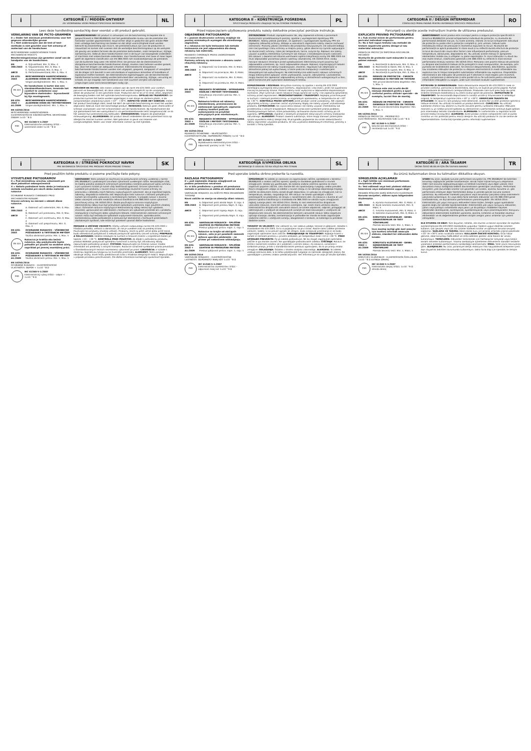i
GEBRUIKSAANWIJZING
CATEGORIE I / MIDDEN-ONTWERP
ZIE VOORPAGINA VOOR PRODUCTSPECIFIEKE INFORMATIE
NL
Lees deze handleiding aandachtig door voordat u dit product gebruikt.
VERKLARING VAN DE PICTO-GRAMMEN
0 = Onder het minimum prestatieniveau voor het gegeven afzonderlijke gevaar
X = Niet onderworpen aan de test of test-methode is niet geschikt voor het ontwerp of materiaal van de handschoen
BESCHERMENDE HANDSCHOENEN TEGEN MECHANISCHE RISICO'S
Beschermingsniveaus zijn gemeten vanaf van de handpalm van de handschoen.
EN 388:2003
ABCD A. Slijtvastheid, Min. 0; Max. 4
B. Snijweerstand, Min. 0; Max. 5
C. Scheurvastheid, Min. 0; Max. 4
D. Perforatieweerstand, Min. 0; Max. 4
EN 420: 2003 BESCHERMENDE HANDSCHOENEN – ALGEMENE EISEN EN TESTMETHODEN
Vingervaardigheidstest: Min. 1; Max. 5
EN 420 De handschoen is korter dan een standaardhandschoen, teneinde het comfort te verbeteren voor bijzondere doeleinden - bijvoorbeeld bij fijn montagewerk.
EN 420: 2003 + A1:2009 BESCHERMENDE HANDSCHOENEN – ALGEMENE EISEN EN TESTMETHODEN
Vingervaardigheidstest: Min. 1; Max. 5
EN 16350:2014
BESCHERMENDE HANDSCHOENEN - ELEKTROSTATISCHE EIGENSCHAPPEN. WEERSTAND ONDER 1×10 ^8 Ω
ESD IEC 61340-5-1:2007
Elektrostatische ontlading (ESD) – weerstand onder 1×10 ^8 Ω
WAARSCHUWING! Dit product is ontworpen om de bescherming te bepalen die is gespecificeerd in PBM 89/686/EG met het gedetailleerde niveau van de prestaties die hieronder worden gepresenteerd. Houd echter altijd in gedachte dat geen enkele PBM-item volledige bescherming kan bieden en dat altijd voorzichtigheid moet worden betracht bij blootstelling aan risico's. De prestatieniveaus zijn voor de producten in nieuwstaat en komen niet overeen met de werkelijke beschermingsduur op de werkplek als gevolg van andere factoren die de prestaties beïnvloeden, zoals temperatuur, slijtage, aantasting enz. Gebruik deze handschoenen niet in de buurt van bewegende onderdelen of machines met onbeschermde onderdelen. Voor handschoenen met twee of meer lagen geeft de algemene classificatie van EN 388:2003 niet noodzakelijkerwijs de prestaties van de buitenste laag weer. EN 16350:2014: De persoon die de elektrostatische dissipatieve beschermende handschoenen draagt, moeten naar behoren worden geaard, bijv. door het dragen van adequaat schoeisel. Elektrostatische dissipatieve beschermende handschoenen worden niet uitgepakt, geopend, aangepast of verwijderd als de drager zich bevindt in een ontvlambare of explosieve atmosfeer of brandbare of explosieve stoffen hanteert. De elektrostatische eigenschappen van de beschermende handschoenen kunnen nadelig worden beïnvloed door veroudering, slijtage, vervuiling en schade, en zijn mogelijk niet toereikend voor met zuurstof verrijkte ontvlambare omgevingen waar extra beoordelingen nodig zijn.
PASVORM EN MATEN: Alle maten voldoen aan de norm EN 420:2003 voor comfort, pasvorm en beweeglijkheid, als deze zaken niet worden toegelicht op de voorpagina. Draag alleen de producten in een geschikte maat. Producten die te los of te strak zitten, beperken de beweging bieden niet het optimale beschermingsniveau. OPSLAG EN TRANSPORT: De producten kunnen het beste worden opgeslagen in een droge en donkere plaats, in de oorspronkelijke verpakking tussen +10° - +30°C. INSPECTIE VOOR HET GEBRUIK: Indien het product beschadigd raakt, biedt het NIET de optimale bescherming en moet het worden afgevoerd. Gebruik nooit een beschadigd product. REINIGING: Gebruik geen chemicaliën of scherpe voorwerpen voor het schoonmaken van de handschoenen. Bij handschoenen die zijn gemarkeerd met een wassymbool is via gestandaardiseerde tests aangetoond dat ze na het wassen hun prestatieniveau behouden. VERWIJDERING: Volgens de plaatselijke milieuwetgeving. ALLERGENEN: Dit product bevat onderdelen die een potentieel risico op allergische reacties kunnen vormen. Niet gebruiken in geval van tekenen van overgevoeligheid. Neem voor meer informatie contact op met Ejendals.
i
INSTRUKCJE UŻYTKOWANIA
KATEGORIA II – KONSTRUKCJA POŚREDNIA
SPECYFIKACJA PRODUKTU ZNAJDUJE SIĘ NA STRONIE PIERWSZEJ
PL
Przed rozpoczęciem użytkowania produktu należy dokładnie przeczytać poniższe instrukcje.
OBJAŚNIENIE PIKTOGRAMÓW
0 = poziom skuteczności ochrony znajduje się poniżej minimalnych wymagań dla określonego zagrożenia.
X = rękawica nie była testowana lub metoda testowania nie jest odpowiednia dla danej rękawicy lub materiału.
RĘKAWICE CHRONIĄCE PRZED ZAGROŻENIAMI MECHANICZNYMI
Poziomy ochrony są mierzone z obszaru części chwytnej rękawicy.
EN 388:2003
ABCD A. Odporność na ścieranie, Min. 0; Maks. 4
B. Odporność na przecięcie, Min. 0; Maks. 5
C. Odporność na rozdarcie, Min. 0; Maks. 4
D. Odporność na przekłucie, Min. 0; Maks. 4
EN 420: 2003 RĘKAWICE OCHRONNE – WYMAGANIA OGÓLNE I METODY TESTOWANIA
Klasyfikacja zręczności palców: Min. 1; Maks. 5
EN 420 Rękawica krótsza od rękawicy standardowej, przeznaczona do zastosowań specjalnych; zapewnia większy komfort podczas wykonywania na przykład precyzyjnych prac montażowych.
EN 420: 2003 + A1:2009 RĘKAWICE OCHRONNE – WYMAGANIA OGÓLNE I METODY TESTOWANIA
Klasyfikacja zręczności palców: Min. 1; Maks. 5
EN 16350:2014
RĘKAWICE OCHRONNE – WŁAŚCIWOŚCI ELEKTROSTATYCZNE. ODPORNOŚĆ PONIŻEJ 1×10 ^8 Ω
ESD IEC 61340-5-1:2007
Wyładowania elektrostatyczne (ESD) – odporność poniżej 1×10 ^9 Ω
OSTRZEŻENIE! Produkt zaprojektowano tak, aby zapewniał ochronę o poziomach skuteczności przedstawionych poniżej, zgodnie z wymaganiami dyrektywy PPE 89/686/EC. Należy jednak pamiętać, że zgodność z wymaganiami dyrektywy PPE nie zapewnia całkowitej ochrony, dlatego w warunkach zagrożenia należy zawsze zachować ostrożność. Poziomy jakości określono dla produktów nieużywanych; nie odzwierciedlają one rzeczywistego czasu ochrony w miejscu pracy, gdzie obecne są czynniki wpływające na skuteczność ochrony, takie jak temperatura, tarcie, zużycie itp. Rękawic nie należy używać w pobliżu elementów ruchomych lub maszyn z niezabezpieczonymi częściami. Dla rękawic z dwiema lub kilkoma warstwami ogólna klasyfikacja normy EN 388:2003 nie musi odpowiadać poziomowi jakości warstwy zewnętrznej. EN 16350:2014: osoby noszące rękawice chroniące przed wyładowaniami elektrostatycznymi powinny być odpowiednio uziemione, np. nosić odpowiednie obuwie. Rękawic rozpraszających ładunki elektrostatyczne nie należy rozpakowywać, otwierać, regulować lub zdejmować w atmosferze palnej lub wybuchowej, a także podczas manipulacji z substancjami łatwopalnymi lub wybuchowymi. Na elektrostatyczne właściwości rękawic ochronnych mogą niekorzystnie wpływać: okres użytkowania, zużycie, zabrudzenia i uszkodzenia; mogą również nie zapewniać odpowiedniej ochrony w atmosferach wzbogaconych w tlen, gdzie konieczne jest wykonanie dodatkowych testów.
DOPASOWANIE I ROZMIAR: Wszystkie rozmiary są zgodne z normą EN 420:2003 określającą wymagania dotyczące komfortu, dopasowania i zręczności, jeżeli nie wyjaśniono inaczej na pierwszej stronie. Produkt należy nosić wyłącznie w odpowiednio dopasowanym rozmiarze. Zbyt luźne lub ciasne rękawice mogą ograniczać ruchy i nie zapewnią optymalnej ochrony przed zagrożeniem. PRZECHOWYWANIE I TRANSPORT: Najlepiej przechowywać w suchym i ciemnym pomieszczeniu, w oryginalnym opakowaniu, w temperaturze od +10° do +30 °C. KONTROLA PRZED UŻYCIEM: Jeżeli produkt został uszkodzony, NIE zapewni optymalnej ochrony i powinien zostać utylizowany. Nigdy nie należy używać uszkodzonego produktu. CZYSZCZENIE: Do czyszczenia rękawic nie należy używać chemikaliów lub przedmiotów o ostrych krawędziach. Rękawice oznaczone symbolem prania poddano standaryzowanym testom, które potwierdziły zachowanie skuteczności ochrony po ich wypraniu. UTYLIZACJA: Zgodnie z lokalnymi przepisami dotyczącymi ochrony środowiska naturalnego. ALERGENY: Produkt zawiera substancje, które mogą stanowić potencjalne ryzyko wywołania reakcji alergicznej. W przypadku pojawienia się oznak nadwrażliwości należy zaprzestać używania produktu. W celu uzyskania dodatkowych informacji, prosimy o kontakt z firmą Ejendals.
i
INSTRUCȚIUNI DE UTILIZARE
CATEGORIA II / DESIGN INTERMEDIAR
CONSULTAȚI PRIMA PAGINĂ PENTRU INFORMAȚII SPECIFICE PRODUSULUI
RO
Parcurgeți cu atenție aceste instrucțiuni înainte de utilizarea produsului.
EXPLICAȚII PRIVIND PICTOGRAMELE
0 = Sub nivelul minim de performanță pentru pericolul individual respectiv
X= Nu a fost supus testului sau metodei de testare nepotrivite pentru design-ul sau materialul mănușilor
MĂNUȘI DE PROTECȚIE ÎMPOTRIVA RISCURILOR MECANICE
Nivelurile de protecție sunt măsurate în zona palmei mănușii.
EN 388:2003
ABCD A. Rezistență la abraziune, Min. 0; Max. 4
B. Rezistență la tăiere, Min. 0; Max. 5
C. Rezistență la rupere, Min. 0; Max. 4
D. Rezistență la perforație, Min. 0; Max. 4
EN 420: 2003 MĂNUȘI DE PROTECȚIE - CERINȚE GENERALE ȘI METODE DE TESTARE
Test privind dexteritatea degetelor: Min. 1; Max. 5
EN 420 Mănușa este mai scurtă decât mănușa standard pentru a spori confortul pentru utilizări speciale - de exemplu, lucrări fine de montaj.
EN 420: 2003 + A1:2009 MĂNUȘI DE PROTECȚIE - CERINȚE GENERALE ȘI METODE DE TESTARE
Test privind dexteritatea degetelor: Min. 1; Max. 5
EN 16350:2014
MĂNUȘI DE PROTECȚIE - PROPRIETĂȚI ELECTROSTATICE. REZISTENȚĂ SUB 1×10 ^8 Ω
ESD IEC 61340-5-1:2007
Descărcare electrostatică (ESD) – rezistență sub 1×10 ^9 Ω
AVERTISMENT! Acest produs este conceput pentru a asigura protecția specificată în Directiva 89/686/CEE privind echipamentul individual de protecție, cu nivelurile de performanță detaliate mai jos. Cu toate acestea, rețineți că niciun echipament individual de protecție nu poate oferi o protecție completă și, prin urmare, trebuie luate întotdeauna măsuri de precauție în momentul expunerii la riscuri. Nivelurile de performanță se aplică produselor în stare nouă și nu reflectă durata efectivă de protecție la locul de muncă din cauza altor factori care influențează performanța, precum temperatura, abraziunea, degradarea etc. Nu utilizați aceste mănuși în apropierea elementelor mobile sau a utilajelor cu piese neprotejate. În cazul mănușilor cu două sau mai multe straturi, clasificarea generală a EN 388:2003 nu reflectă în mod necesar performanța stratului exterior. EN 16350:2014: Persoana care poartă mănuși de protecție cu disipare electrostatică trebuie să fie protejată în mod corespunzător, de exemplu, prin purtarea de încălțăminte adecvată. Se interzice despachetarea, deschiderea, ajustarea sau scoaterea mănușilor de protecție cu disipare electrostatică în medii inflamabile sau explozive sau în timpul manipulării substanțelor inflamabile sau explozive. Proprietățile electrostatice ale mănușilor de protecție pot fi afectate în mod negativ prin învechire, uzură, contaminare și deteriorare și este posibil să nu fie suficiente pentru atmosferele inflamabile îmbogățite cu oxigen, unde sunt necesare evaluări suplimentare.
POTRIVIRE ȘI DIMENSIONARE: Toate dimensiunile respectă EN 420:2003 în ceea ce privește confortul, potrivirea și dexteritatea, dacă nu se explică pe prima pagină. Purtați doar produsele de dimensiuni corespunzătoare. Produsele care sunt prea largi sau prea strâmte limitează mobilitatea și nu oferă nivelul optim de protecție. DEPOZITARE ȘI TRANSPORT: Se recomandă depozitarea în condiții uscate și întunecoase în ambalajul original, la temperaturi cuprinse între +10° și +30°C. VERIFICARE ÎNAINTE DE UTILIZARE: În cazul în care produsul este deteriorat, acesta NU va oferi protecție optimă și trebuie eliminat. Nu utilizați niciodată un produs deteriorat. CURĂȚARE: Nu utilizați substanțe chimice sau obiecte cu muchii ascuțite pentru curățarea mănușilor. Mănușile marcate cu un simbol privind spălarea au demonstrat o performanță continuă după spălare prin intermediul testelor standardizate. ELIMINARE: În conformitate cu legislația locală privind mediul înconjurător. ALERGENI: Acest produs conține componente care ar putea constitui un risc potențial pentru reacții alergice. Nu utilizați produsul în caz de semne de hipersensibilitate. Contactați Ejendals pentru informații suplimentare.
i
POKYNY NA POUŽITIE
KATEGÓRIA II / STREDNE POKROČILÝ NÁVRH
PRE INFORMÁCIE ŠPECIFICKÉ PRE PRODUKT POZRI PREDNÚ STRANU
SK
Pred použitím tohto produktu si pozorne prečítajte tieto pokyny.
VYSVETLENIE PIKTOGRAMOV
0 = Pod minimálnou úrovňou výkonnosti pre dané jednotlivé nebezpečenstvá
X = Nebolo podrobené testu alebo je testovacia metóda nevhodná pre návrh alebo materiál rukavice
OCHRANNÉ RUKAVICE CHRÁNIACE PRED MECHANICKÝMI RIZIKAMI
Úrovne ochrany sú merané v oblasti dlane rukavice.
EN 388:2003
ABCD A. Odolnosť voči odreninám, Min. 0; Max. 4
B. Odolnosť voči prerezaniu, Min. 0; Max. 5
C. Odolnosť voči roztrhnutiu, Min. 0; Max. 4
D. Odolnosť voči prepichnutiu, Min. 0; Max. 4
EN 420: 2003 OCHRANNÉ RUKAVICE – VŠEOBECNÉ POŽIADAVKY A TESTOVACIE METÓDY
Skúška obratnosti prstov: Min. 1; Max. 5
EN 420 Rukavica je kratšia ako bežná rukavica, aby poskytovala lepšie pohodlie pri použití na osobitné účely, napríklad pri jemnej montážnej práci.
EN 420: 2003 + A1:2009 OCHRANNÉ RUKAVICE – VŠEOBECNÉ POŽIADAVKY A TESTOVACIE METÓDY
Skúška obratnosti prstov: Min. 1; Max. 5
EN 16350:2014
OCHRANNÉ RUKAVICE – ELEKTROSTATICKÉ VLASTNOSTI. ODPOR < 1×10 ^8 Ω
ESD IEC 61340-5-1:2007
Elektrostatický výboj (ESD) – odpor < 1×10 ^9 Ω
VAROVANIE! Tento produkt je navrhnutý na poskytovanie ochrany uvedenej v norme PPE 89/686/ES s podrobnými úrovňami výkonnosti uvedenými nižšie. Nezabúdajte však, že žiadna položka osobných ochranných prostriedkov nemôže poskytovať úplnú ochranu a pri vystavení rizikám je nutné vždy dodržiavať opatrnosť. Úrovne výkonnosti sú uvedené pre produkty v novom stave a neodrážajú skutočné trvanie ochrany na pracovisku v dôsledku iných faktorov ovplyvňujúcich výkonnosť, ako je napríklad teplota, odreniny, degradácia materiálu atď. Nepoužívajte tieto rukavice v blízkosti pohyblivých súčastí ani strojného vybavenia s nechránenými časťami. V prípade rukavíc s dvoma alebo viacerými vrstvami neodráža celková klasifikácia EN 388:2003 nutne výkonnosť povrchovej vrstvy. EN 16350:2014: Osoba používajúca rukavice rozptyľujúce elektrostatický náboj musí byť príslušným spôsobom uzemnená, napr. použitím vhodnej obuvi. Ochranné rukavice rozptyľujúce elektrostatický náboj nesmú byť vybalené, otvorené, upravované ani odstránené v horľavom ani výbušnom prostredí ani v priebehu manipulácie s horľavými alebo výbušnými látkami. Elektrostatické vlastnosti ochranných rukavíc môžu byť nežiaducim spôsobom ovplyvnené starnutím, opotrebovaním, kontamináciou alebo poškodením a nemusia byť dostatočné v horľavých prostrediach obohatených kyslíkom, kde môže byť potrebné vykonať ďalšie hodnotenie.
MERANIE A URČENIE VEĽKOSTI: Všetky veľkosti zodpovedajú norme EN 420:2003 z hľadiska pohodlia, veľkosti a obratnosti, ak nie je uvedené inak na prednej strane. Používajte len produkty vhodnej veľkosti. Produkty, ktoré sú príliš voľné alebo príliš tesné, budú obmedzovať pohyblivosť a nebudú poskytovať optimálnu úroveň ochrany. PREPRAVA A SKLADOVANIE: Ideálne skladujte na suchom a tmavom mieste v originálnom balení pri teplote +10 – +30 °C. KONTROLA PRED POUŽITÍM: Ak dôjde k poškodeniu produktu, produkt NEBUDE poskytovať optimálnu funkčnosť a mal by byť zlikvidovaný. Nikdy nepoužívajte poškodený produkt. ČISTENIE: Nepoužívajte na čistenie rukavíc žiadne chemikálie ani predmety s ostrými hranami. Rukavice označené symbolom prania preukázali v štandardizovaných testoch nezmenenú výkonnosť po praní. LIKVIDÁCIA: V súlade s miestnou legislatívou týkajúcou sa životného prostredia. ALERGÉNY: Tento produkt obsahuje zložky, ktoré môžu predstavovať riziko z hľadiska alergických reakcií. Nepoužívajte v prípade príznakov precitlivenosti. Pre ďalšie informácie kontaktujte spoločnosť Ejendals.
i
NAVODILA ZA UPORABO
KATEGORIJA II/VMESNA OBLIKA
INFORMACIJE O IZDELKU SO NA VOLJO NA PRVI STRANI
SL
Pred uporabo izdelka skrbno preberite ta navodila.
RAZLAGA PIKTOGRAMOV
0 = pod najmanjšo stopnjo zmogljivosti za podano posamezno nevarnost
X= ni bilo predloženo v preskus ali preskusna metoda ni primerna za obliko ali material rokavic
VAROVALNE ROKAVICE ZA ZAŠČITO PRED MEHANSKIMI TVEGANJI
Ravni zaščite se merijo na območju dlani rokavic.
EN 388:2003
ABCD A. Odpornost proti obrabi Najm. 0; najv. 4
B. Odpornost proti prerezu Najm. 0; najv. 5
C. Odpornost proti trganju Najm. 0; najv. 4
D. Odpornost proti prebodu Najm. 0; najv. 4
EN 420: 2003 VAROVALNE ROKAVICE – SPLOŠNE ZAHTEVE IN PRESKUSNE METODE
Preskus gibljivosti prstov: najm. 1; najv. 5
EN 420 Rokavice so krajše od običajnih rokavic, zato je pri posebnih namenih njihova uporaba udobnejša – na primer pri natančnem sestavljanju.
EN 420: 2003 + A1:2009 VAROVALNE ROKAVICE – SPLOŠNE ZAHTEVE IN PRESKUSNE METODE
Preskus gibljivosti prstov: najm. 1; najv. 5
EN 16350:2014
VAROVALNE ROKAVICE – ELEKTROSTATIČNE LASTNOSTI. ODPORNOST MANJ KOT 1×10 ^8 Ω
ESD IEC 61340-5-1:2007
Elektrostatična razelektritev (ESD) – odpornost manj kot 1×10 ^9 Ω
OPOZORILO! Ta izdelek je zasnovan za zagotavljanje zaščite, opredeljene v Direktivi 89/686/EGS o osebni zaščitni opremi; spodaj so navedene podrobnosti o ravneh zmogljivosti. Vendar pa upoštevajte, da nobena osebna zaščitna oprema ne more zagotoviti popolne zaščite, zato morate biti ob izpostavljanju tveganju vedno previdni. Ravni zmogljivosti veljajo za izdelke v novem stanju in ne odražajo dejanskega trajanja zaščite na delovnem mestu zaradi drugih dejavnikov, ki vplivajo na zmogljivost, kot so temperatura, obraba, razgradnja itd. Teh rokavic ne smete uporabljati v bližini premikajočih se predmetov ali strojev z nezaščitenimi deli. Za rokavice z dvema ali več plastmi splošna klasifikacija iz standarda EN 388:2003 ne odraža nujno zmogljivosti najbolj zunanje plasti. EN 16350:2014: Oseba, ki nosi elektrostatično disipativne varovalne rokavice, mora biti ustrezno ozemljena, npr. nositi mora ustrezno obutev. Elektrostatično disipativnih varovalnih rokavic ne smete odpakirati, odpirati, prilagajati ali odstranjevati v vnetljivih ali eksplozivnih ozračjih ali med rokovanjem z vnetljivimi ali eksplozivnimi snovmi. Na elektrostatične lastnosti varovalnih rokavic lahko negativno vplivajo staranje, obraba, kontaminacija in poškodbe ter morda ne bodo zagotavljale zadostne zaščite v vnetljivem ozračju, obogatenem s kisikom, za katerega so potrebne dodatne ocene.
TESNOST IN VELIKOST: Vse velikosti so, kar zadeva udobje, tesnost in gibljivost, skladne s standardom EN 420:2003, če to ni pojasnjeno na prvi strani. Nosite samo izdelke primerne velikosti. Izdelki, ki so preveč oprijeti ali ohlapni, bodo omejevali premikanje in ne bodo zagotavljali optimalne ravni zaščite. SHRANJEVANJE IN TRANSPORT: Najbolje hraniti v suhem in temnem prostoru v prvotni embalaži, pri temperaturi med +10 in +30 °C. PRED UPORABO PREVERITE: Če je izdelek poškodovan, NE bo mogel zagotavljati optimalne zaščite in ga morate zavreči. Ne uporabljajte poškodovanih izdelkov ČIŠČENJE: Rokavic ne čistite s kemičnimi sredstvi ali s predmeti z ostrimi robovi. Za rokavice, označene s simbolom pranja, je bilo s standardiziranimi preskusi ugotovljeno, da so po pranju enako zmogljive. ODLAGANJE: Skladno z lokalno okoljsko zakonodajo. ALERGENI: Ta izdelek vsebuje sestavne dele, ki bi lahko predstavljali tveganje za nastanek alergijskih reakcij. Ne uporabljajte v primeru znakov preobčutljivosti. Več informacij je na voljo pri družbi Ejendals.
i
KULLANIM TALİMATLARI
KATEGORİ II / ARA TASARIM
ÜRÜNE ÖZGÜ BİLGİLER İÇİN ÖN SAYFAYA BAKINIZ
TR
Bu ürünü kullanmadan önce bu talimatları dikkatlice okuyun.
SİMGELERİN AÇIKLAMASI
0 = İlgili tehlike için minimum performans seviyesinin altında
X= Test edilmedi veya test yöntemi eldiven tasarımına veya malzemesine uygun değil
MEKANİK RİSKLERE KARŞI KORUYUCU ELDİVENLER
Koruma seviyeleri, eldiven ayası bölgesinden ölçülmüştür.
EN 388:2003
ABCD A. Aşınma mukavemeti, Min. 0; Maks. 4
B. Bıçak kesmesi mukavemeti, Min. 0; Maks. 5
C. Yırtılma mukavemeti, Min. 0; Maks. 4
D. Delinme mukavemeti, Min. 0; Maks. 4
EN 420: 2003 KORUYUCU ELDİVENLER - GENEL GEREKSİNİMLER VE TEST YÖNTEMLERİ
Parmak becerisi testi: Min. 1; Maks. 5
EN 420 İnce montaj işçiliği gibi özel amaçlar için konforu artırmak amacıyla eldiven, standart bir eldivenden daha kısadır.
EN 420: 2003 + A1:2009 KORUYUCU ELDİVENLER - GENEL GEREKSİNİMLER VE TEST YÖNTEMLERİ
Parmak becerisi testi: Min. 1; Maks. 5
EN 16350:2014
KORUYUCU ELDİVENLER - ELEKTROSTATİK ÖZELLİKLER. 1×10 ^8 Ω ALTINDA DİRENÇ
ESD IEC 61340-5-1:2007
Elektrostatik deşarj (ESD); 1×10 ^9 Ω altında direnç
UYARI! Bu ürün, aşağıda sunulan performans seviyeleri ile, PPE 89/686/EC'de belirtilen korumayı sağlayacak şekilde tasarlanmıştır. Ancak hiçbir kişisel koruyucu ekipmanın (KKE) tam koruma sağlayamayacağını ve tehlikeli kısımlarla veya diğer yüksek riskli durumlara maruz kaldığında tedbirli davranılmasını gerektiğini unutmayın. Performans seviyeleri, yeni durumdaki ürünler için geçerlidir ve sıcaklık, aşınma, bozulma vs. gibi performansı etkileyen diğer faktörlerden dolayı iş yerinde gerçek koruma süresini yansıtmaz. Bu eldivenleri hareketli parçaların veya korumasız parçalara sahip makinelerin yakınında kullanmayın. İki veya daha fazla katmanlı eldivenler için EN 388:2003 genel sınıflandırması, en dış katmanın performansını yansıtmayabilir. EN 16350:2014: Elektrostatik yük yayıcı koruyucu eldivenleri takan kişiler, örneğin uygun ayakkabılar giyerek doğru bir şekilde topraklanmalıdır. Elektrostatik yük yayıcı koruyucu eldivenler, yanıcı veya patlayıcı ortamlarda veya yanıcı ya da patlayıcı maddeleri taşırken paketinden alınmayacak, açılmayacak, ayarlanmayacak veya çıkarılmayacaktır. Koruyucu eldivenlerin elektrostatik özellikleri yıpranma, aşınma, kirlenme ve hasardan olumsuz etkilenebilir ve ek değerlendirme gereken oksijen zengini yanıcı ortamlar için yeterli olmayabilir.
ELE OTURMA VE EBAT: Tüm boyutlar, rahatlık, ele oturma ve beceri açısından ön sayfada açıklanmamışsa EN 420:2003 standardına uygundur. Sadece uygun ebattaki ürünleri kullanın. Çok gevşek veya çok sıkı ürünler hareketi kısıtlar ve optimum koruma seviyesi sağlamaz. SAKLAMA VE TAŞIMA: İdeal olarak kuru ve karanlık ortamda orijinal paketinde +10° ile +30°C arası sıcaklıkta saklanır. KULLANIM ÖNCESİ KONTROL: Ürün hasar görürse, ideal korumayı SAĞLAMAZ ve imha edilmesi gerekir. Asla hasarlı bir ürünü kullanmayın. TEMİZLEME: Eldivenleri temizlemek için herhangi bir kimyasal veya keskin kenarlı nesneler kullanmayın. Yıkama sembolüyle işaretlenen eldivenlerin standart testlerle yıkamanın ardından performansını sürdürdüğü kanıtlanmıştır. İMHA: Yerel çevre mevzuatına göre. ALERJENLER: Bu ürün, potansiyel alerjik reaksiyon riski taşıyabilecek bileşenler içerir. Aşırı duyarlılık belirtileri durumunda kullanmayın. Daha fazla bilgi için Ejendals ile iletişim kurun.